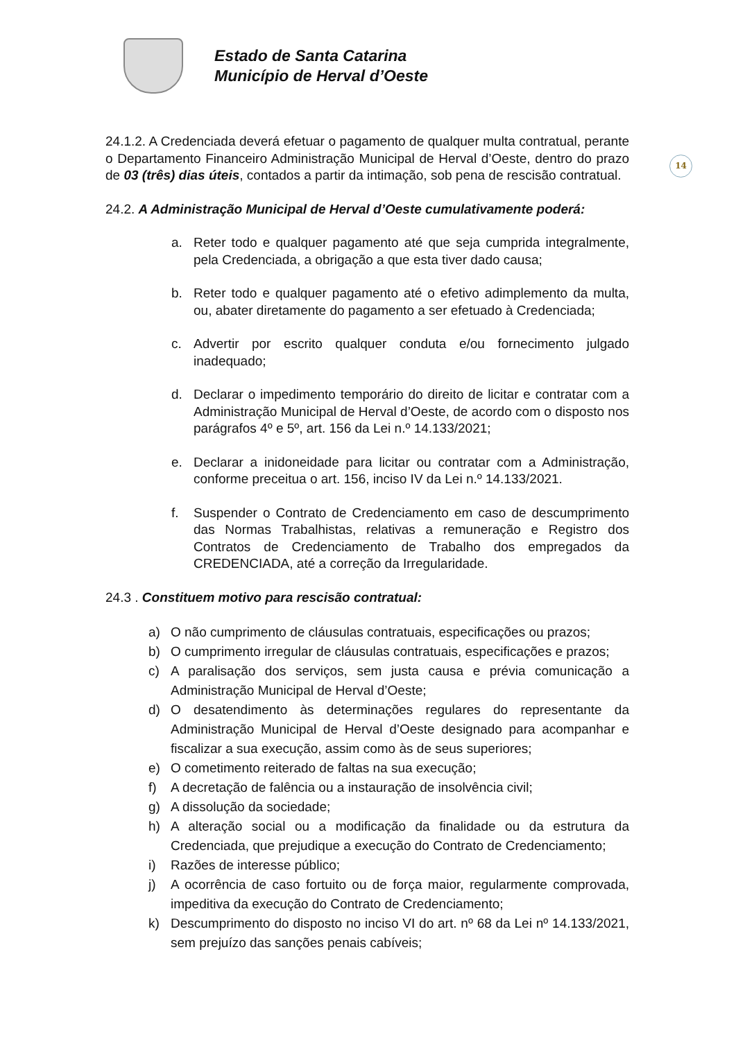Estado de Santa Catarina
Município de Herval d’Oeste
14
24.1.2. A Credenciada deverá efetuar o pagamento de qualquer multa contratual, perante o Departamento Financeiro Administração Municipal de Herval d’Oeste, dentro do prazo de 03 (três) dias úteis, contados a partir da intimação, sob pena de rescisão contratual.
24.2. A Administração Municipal de Herval d’Oeste cumulativamente poderá:
a. Reter todo e qualquer pagamento até que seja cumprida integralmente, pela Credenciada, a obrigação a que esta tiver dado causa;
b. Reter todo e qualquer pagamento até o efetivo adimplemento da multa, ou, abater diretamente do pagamento a ser efetuado à Credenciada;
c. Advertir por escrito qualquer conduta e/ou fornecimento julgado inadequado;
d. Declarar o impedimento temporário do direito de licitar e contratar com a Administração Municipal de Herval d’Oeste, de acordo com o disposto nos parágrafos 4º e 5º, art. 156 da Lei n.º 14.133/2021;
e. Declarar a inidoneidade para licitar ou contratar com a Administração, conforme preceitua o art. 156, inciso IV da Lei n.º 14.133/2021.
f. Suspender o Contrato de Credenciamento em caso de descumprimento das Normas Trabalhistas, relativas a remuneração e Registro dos Contratos de Credenciamento de Trabalho dos empregados da CREDENCIADA, até a correção da Irregularidade.
24.3 . Constituem motivo para rescisão contratual:
a) O não cumprimento de cláusulas contratuais, especificações ou prazos;
b) O cumprimento irregular de cláusulas contratuais, especificações e prazos;
c) A paralisação dos serviços, sem justa causa e prévia comunicação a Administração Municipal de Herval d’Oeste;
d) O desatendimento às determinações regulares do representante da Administração Municipal de Herval d’Oeste designado para acompanhar e fiscalizar a sua execução, assim como às de seus superiores;
e) O cometimento reiterado de faltas na sua execução;
f) A decretação de falência ou a instauração de insolvência civil;
g) A dissolução da sociedade;
h) A alteração social ou a modificação da finalidade ou da estrutura da Credenciada, que prejudique a execução do Contrato de Credenciamento;
i) Razões de interesse público;
j) A ocorrência de caso fortuito ou de força maior, regularmente comprovada, impeditiva da execução do Contrato de Credenciamento;
k) Descumprimento do disposto no inciso VI do art. nº 68 da Lei nº 14.133/2021, sem prejuízo das sanções penais cabíveis;